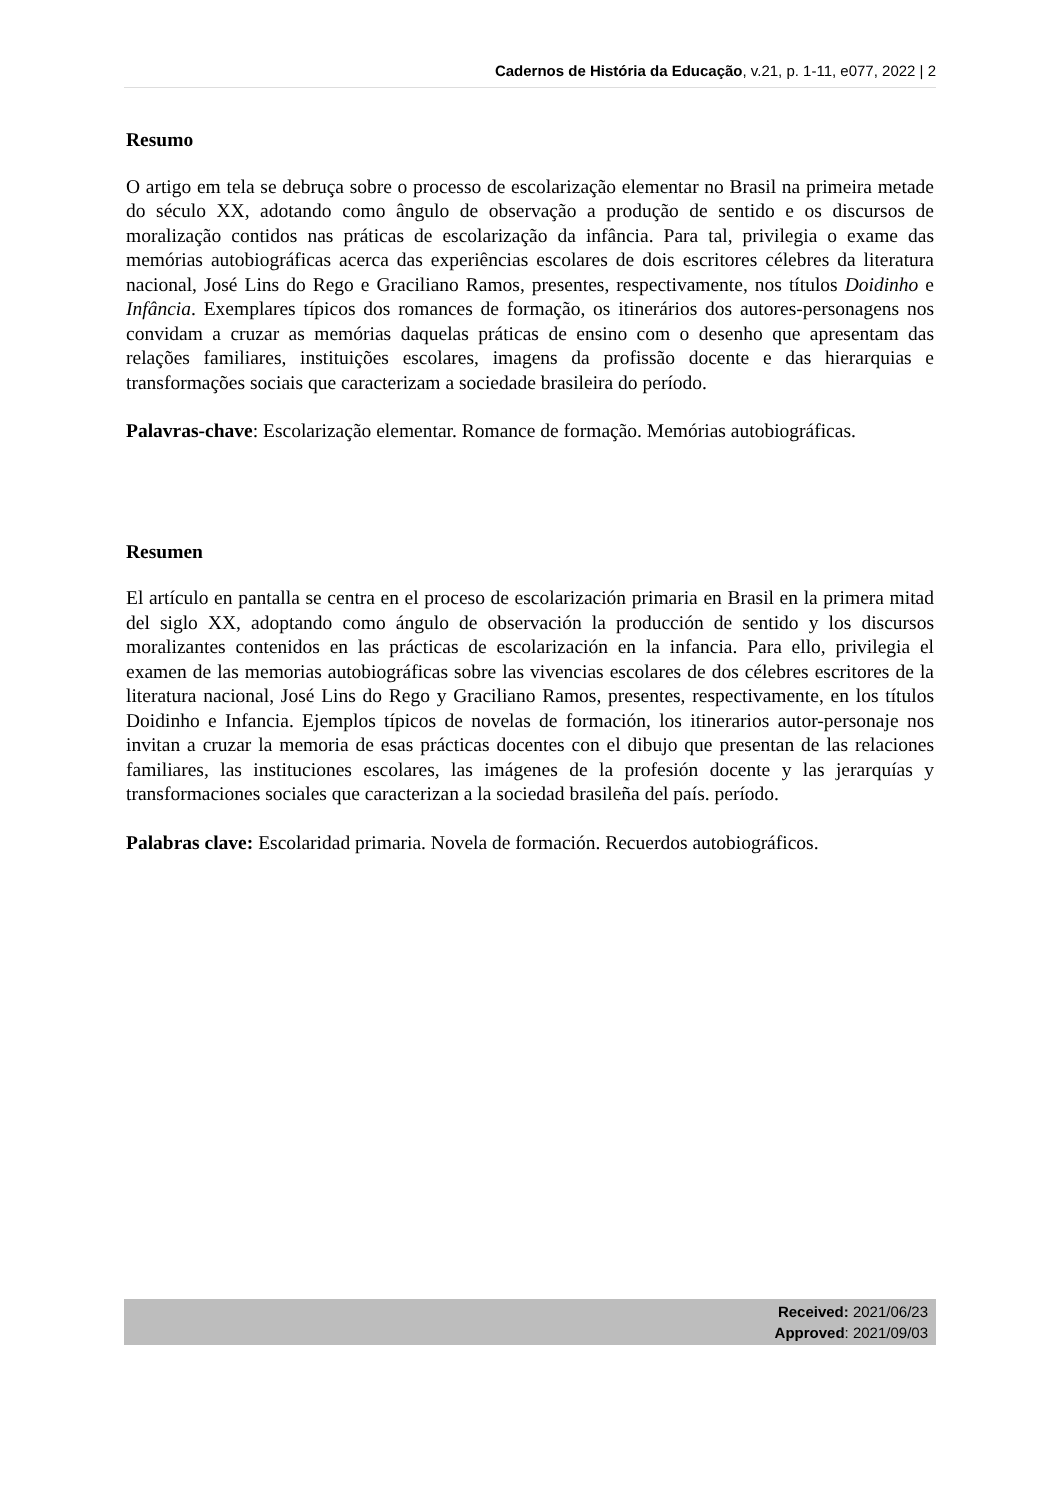Cadernos de História da Educação, v.21, p. 1-11, e077, 2022 | 2
Resumo
O artigo em tela se debruça sobre o processo de escolarização elementar no Brasil na primeira metade do século XX, adotando como ângulo de observação a produção de sentido e os discursos de moralização contidos nas práticas de escolarização da infância. Para tal, privilegia o exame das memórias autobiográficas acerca das experiências escolares de dois escritores célebres da literatura nacional, José Lins do Rego e Graciliano Ramos, presentes, respectivamente, nos títulos Doidinho e Infância. Exemplares típicos dos romances de formação, os itinerários dos autores-personagens nos convidam a cruzar as memórias daquelas práticas de ensino com o desenho que apresentam das relações familiares, instituições escolares, imagens da profissão docente e das hierarquias e transformações sociais que caracterizam a sociedade brasileira do período.
Palavras-chave: Escolarização elementar. Romance de formação. Memórias autobiográficas.
Resumen
El artículo en pantalla se centra en el proceso de escolarización primaria en Brasil en la primera mitad del siglo XX, adoptando como ángulo de observación la producción de sentido y los discursos moralizantes contenidos en las prácticas de escolarización en la infancia. Para ello, privilegia el examen de las memorias autobiográficas sobre las vivencias escolares de dos célebres escritores de la literatura nacional, José Lins do Rego y Graciliano Ramos, presentes, respectivamente, en los títulos Doidinho e Infancia. Ejemplos típicos de novelas de formación, los itinerarios autor-personaje nos invitan a cruzar la memoria de esas prácticas docentes con el dibujo que presentan de las relaciones familiares, las instituciones escolares, las imágenes de la profesión docente y las jerarquías y transformaciones sociales que caracterizan a la sociedad brasileña del país. período.
Palabras clave: Escolaridad primaria. Novela de formación. Recuerdos autobiográficos.
Received: 2021/06/23
Approved: 2021/09/03